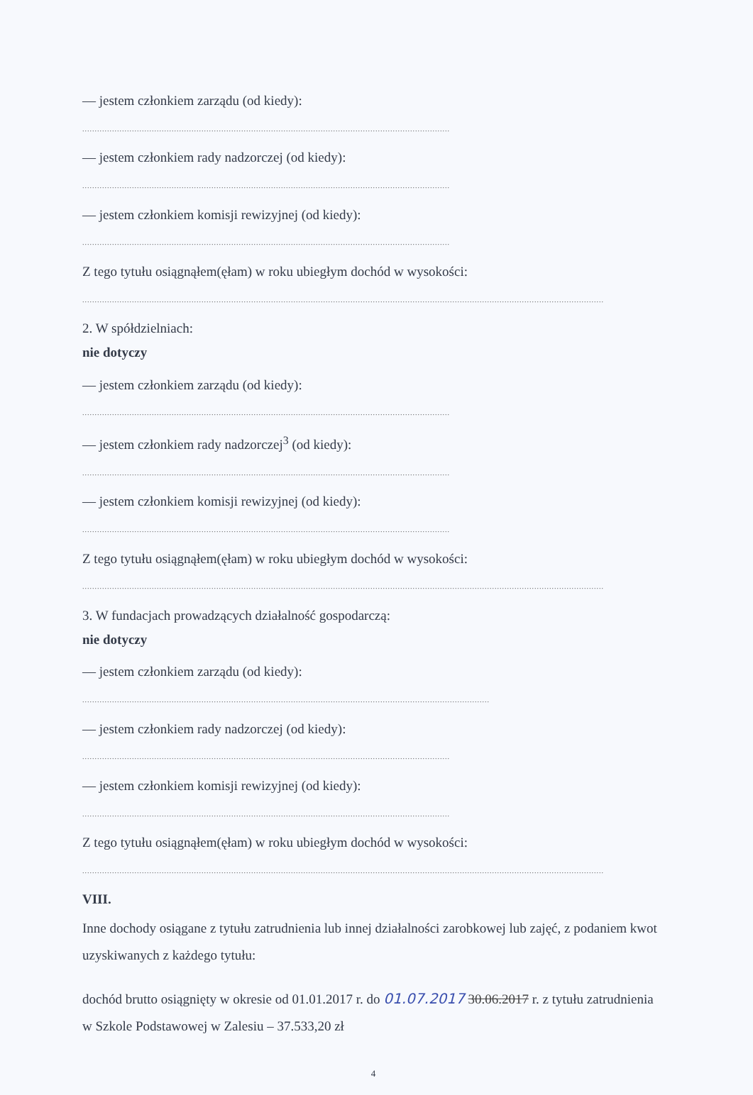— jestem członkiem zarządu (od kiedy):
....................................................................................................................................................
— jestem członkiem rady nadzorczej (od kiedy):
....................................................................................................................................................
— jestem członkiem komisji rewizyjnej (od kiedy):
....................................................................................................................................................
Z tego tytułu osiągnąłem(ęłam) w roku ubiegłym dochód w wysokości:
..................................................................................................................................................................................................................
2. W spółdzielniach:
nie dotyczy
— jestem członkiem zarządu (od kiedy):
....................................................................................................................................................
— jestem członkiem rady nadzorczej<sup>3</sup> (od kiedy):
....................................................................................................................................................
— jestem członkiem komisji rewizyjnej (od kiedy):
....................................................................................................................................................
Z tego tytułu osiągnąłem(ęłam) w roku ubiegłym dochód w wysokości:
..................................................................................................................................................................................................................
3. W fundacjach prowadzących działalność gospodarczą:
nie dotyczy
— jestem członkiem zarządu (od kiedy):
....................................................................................................................................................................
— jestem członkiem rady nadzorczej (od kiedy):
....................................................................................................................................................
— jestem członkiem komisji rewizyjnej (od kiedy):
....................................................................................................................................................
Z tego tytułu osiągnąłem(ęłam) w roku ubiegłym dochód w wysokości:
..................................................................................................................................................................................................................
VIII.
Inne dochody osiągane z tytułu zatrudnienia lub innej działalności zarobkowej lub zajęć, z podaniem kwot uzyskiwanych z każdego tytułu:
dochód brutto osiągnięty w okresie od 01.01.2017 r. do 01.07.2017 30.06.2017 r. z tytułu zatrudnienia w Szkole Podstawowej w Zalesiu – 37.533,20 zł
4